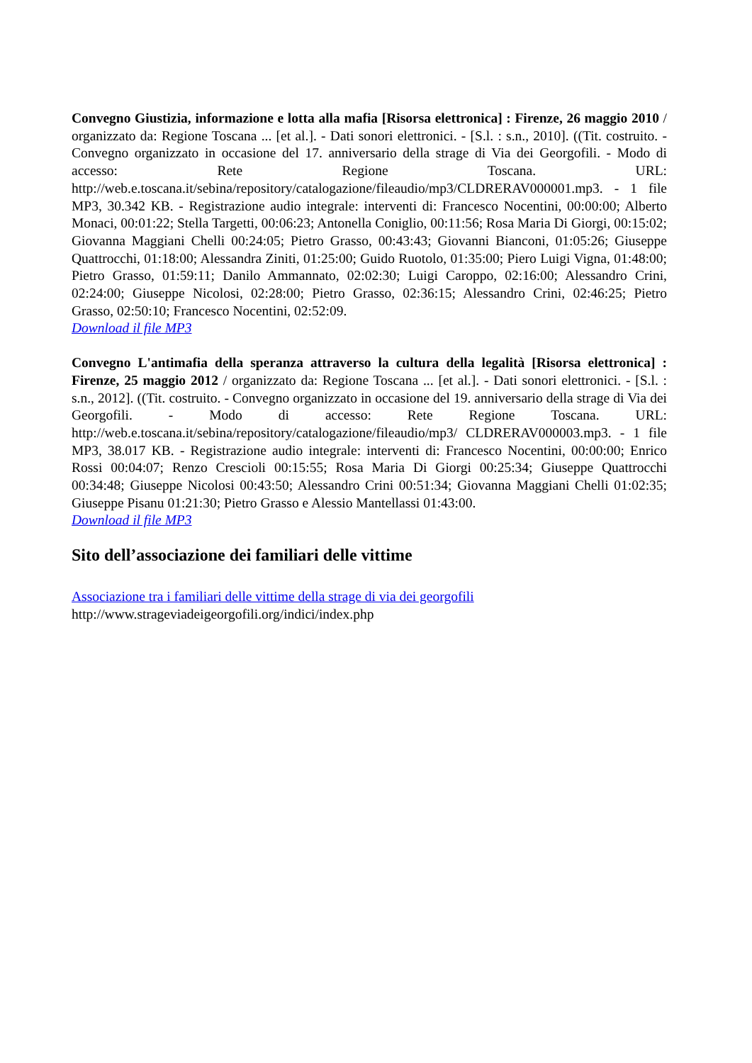Convegno Giustizia, informazione e lotta alla mafia [Risorsa elettronica] : Firenze, 26 maggio 2010 / organizzato da: Regione Toscana ... [et al.]. - Dati sonori elettronici. - [S.l. : s.n., 2010]. ((Tit. costruito. - Convegno organizzato in occasione del 17. anniversario della strage di Via dei Georgofili. - Modo di accesso: Rete Regione Toscana. URL: http://web.e.toscana.it/sebina/repository/catalogazione/fileaudio/mp3/CLDRERAV000001.mp3. - 1 file MP3, 30.342 KB. - Registrazione audio integrale: interventi di: Francesco Nocentini, 00:00:00; Alberto Monaci, 00:01:22; Stella Targetti, 00:06:23; Antonella Coniglio, 00:11:56; Rosa Maria Di Giorgi, 00:15:02; Giovanna Maggiani Chelli 00:24:05; Pietro Grasso, 00:43:43; Giovanni Bianconi, 01:05:26; Giuseppe Quattrocchi, 01:18:00; Alessandra Ziniti, 01:25:00; Guido Ruotolo, 01:35:00; Piero Luigi Vigna, 01:48:00; Pietro Grasso, 01:59:11; Danilo Ammannato, 02:02:30; Luigi Caroppo, 02:16:00; Alessandro Crini, 02:24:00; Giuseppe Nicolosi, 02:28:00; Pietro Grasso, 02:36:15; Alessandro Crini, 02:46:25; Pietro Grasso, 02:50:10; Francesco Nocentini, 02:52:09.
Download il file MP3
Convegno L'antimafia della speranza attraverso la cultura della legalità [Risorsa elettronica] : Firenze, 25 maggio 2012 / organizzato da: Regione Toscana ... [et al.]. - Dati sonori elettronici. - [S.l. : s.n., 2012]. ((Tit. costruito. - Convegno organizzato in occasione del 19. anniversario della strage di Via dei Georgofili. - Modo di accesso: Rete Regione Toscana. URL: http://web.e.toscana.it/sebina/repository/catalogazione/fileaudio/mp3/ CLDRERAV000003.mp3. - 1 file MP3, 38.017 KB. - Registrazione audio integrale: interventi di: Francesco Nocentini, 00:00:00; Enrico Rossi 00:04:07; Renzo Crescioli 00:15:55; Rosa Maria Di Giorgi 00:25:34; Giuseppe Quattrocchi 00:34:48; Giuseppe Nicolosi 00:43:50; Alessandro Crini 00:51:34; Giovanna Maggiani Chelli 01:02:35; Giuseppe Pisanu 01:21:30; Pietro Grasso e Alessio Mantellassi 01:43:00.
Download il file MP3
Sito dell’associazione dei familiari delle vittime
Associazione tra i familiari delle vittime della strage di via dei georgofili
http://www.strageviadeigeorgofili.org/indici/index.php